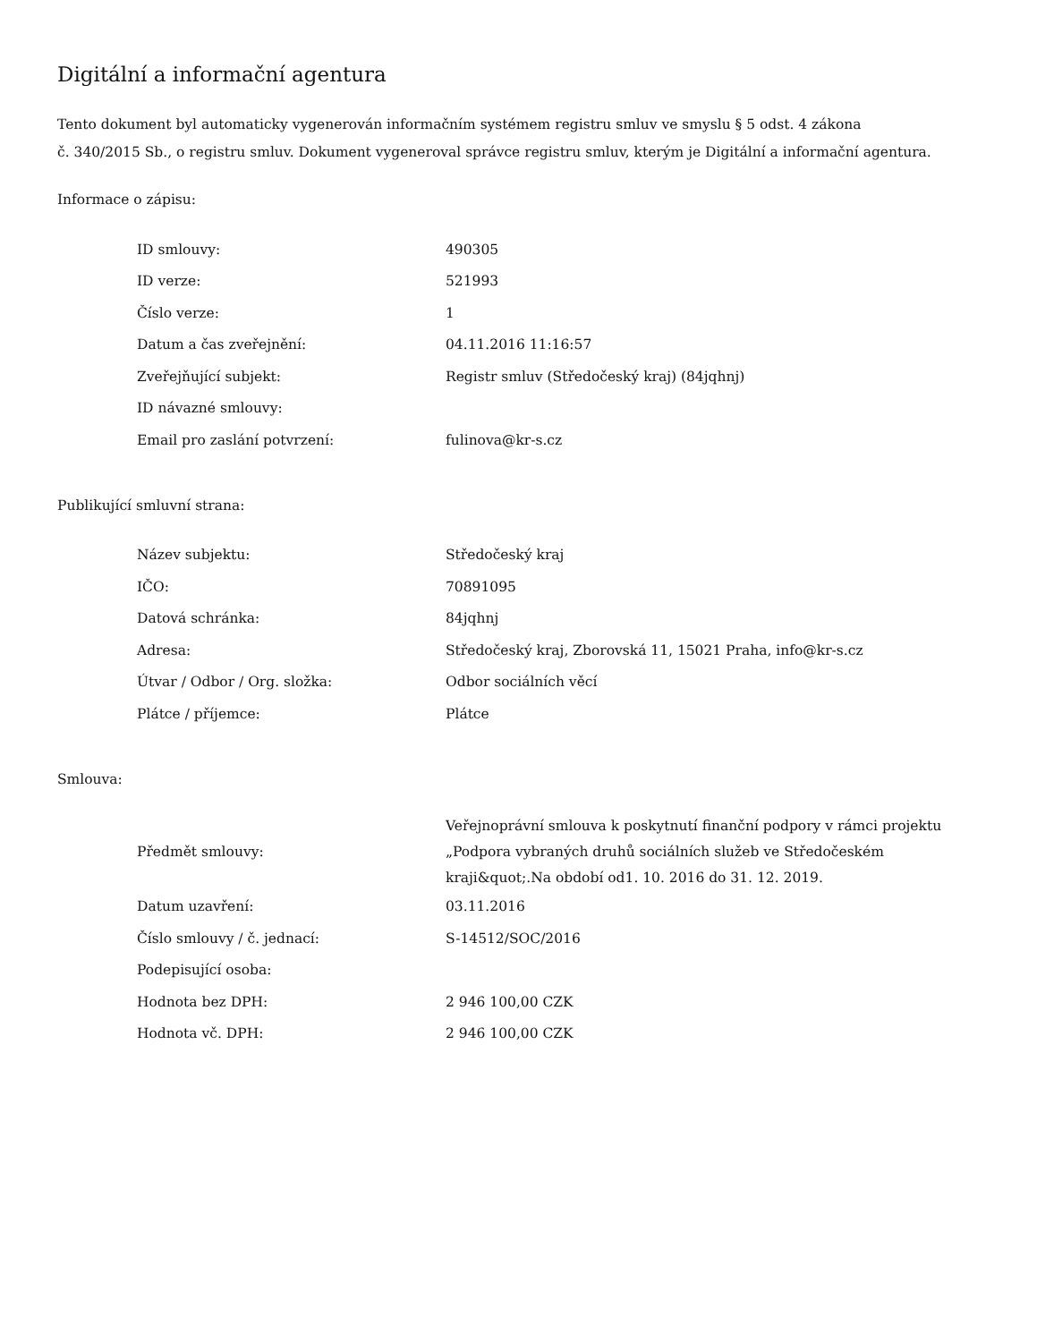Digitální a informační agentura
Tento dokument byl automaticky vygenerován informačním systémem registru smluv ve smyslu § 5 odst. 4 zákona
č. 340/2015 Sb., o registru smluv. Dokument vygeneroval správce registru smluv, kterým je Digitální a informační agentura.
Informace o zápisu:
| ID smlouvy: | 490305 |
| ID verze: | 521993 |
| Číslo verze: | 1 |
| Datum a čas zveřejnění: | 04.11.2016 11:16:57 |
| Zveřejňující subjekt: | Registr smluv (Středočeský kraj) (84jqhnj) |
| ID návazné smlouvy: | |
| Email pro zaslání potvrzení: | fulinova@kr-s.cz |
Publikující smluvní strana:
| Název subjektu: | Středočeský kraj |
| IČO: | 70891095 |
| Datová schránka: | 84jqhnj |
| Adresa: | Středočeský kraj, Zborovská 11, 15021 Praha, info@kr-s.cz |
| Útvar / Odbor / Org. složka: | Odbor sociálních věcí |
| Plátce / příjemce: | Plátce |
Smlouva:
| Předmět smlouvy: | Veřejnoprávní smlouva k poskytnutí finanční podpory v rámci projektu „Podpora vybraných druhů sociálních služeb ve Středočeském kraji&quot;.Na období od1. 10. 2016 do 31. 12. 2019. |
| Datum uzavření: | 03.11.2016 |
| Číslo smlouvy / č. jednací: | S-14512/SOC/2016 |
| Podepisující osoba: | |
| Hodnota bez DPH: | 2 946 100,00 CZK |
| Hodnota vč. DPH: | 2 946 100,00 CZK |